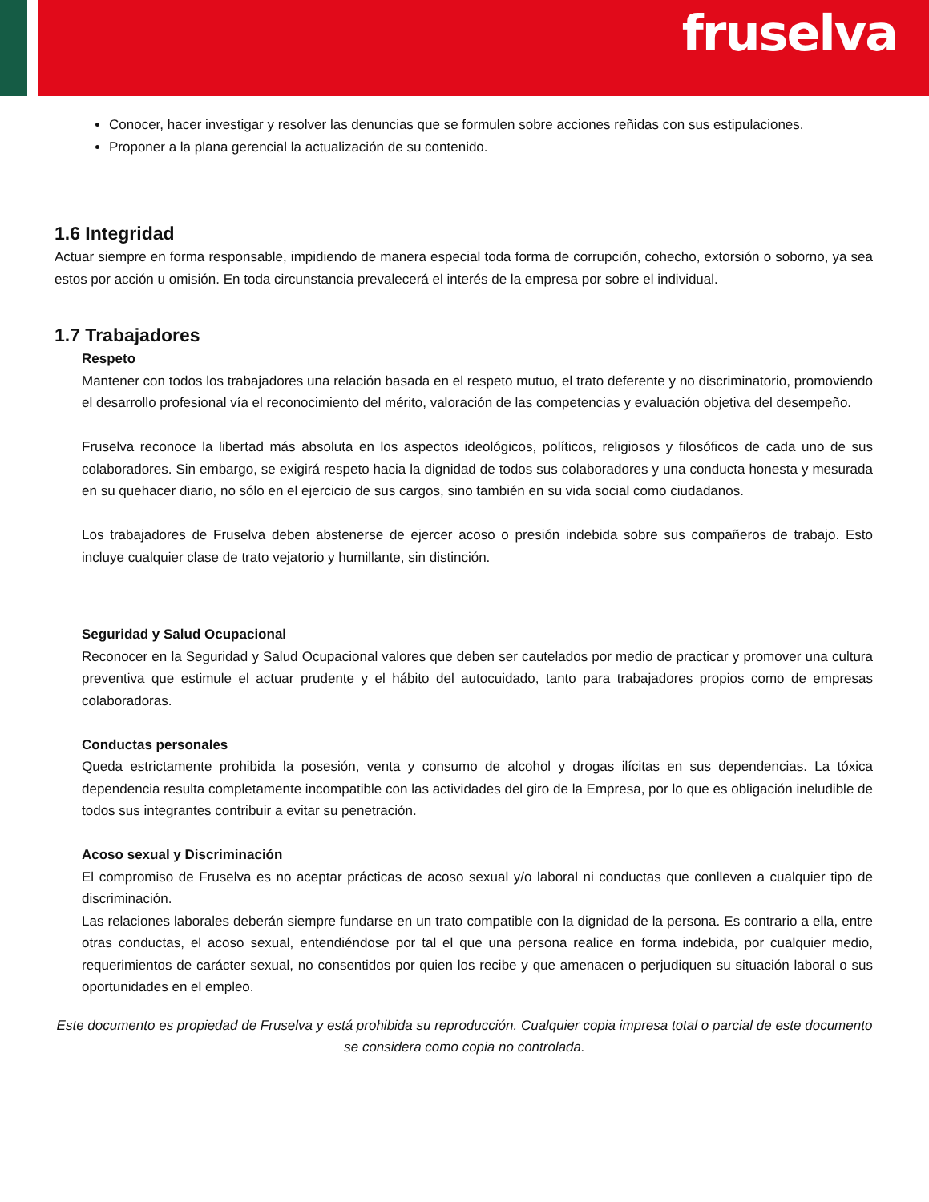fruselva
Conocer, hacer investigar y resolver las denuncias que se formulen sobre acciones reñidas con sus estipulaciones.
Proponer a la plana gerencial la actualización de su contenido.
1.6 Integridad
Actuar siempre en forma responsable, impidiendo de manera especial toda forma de corrupción, cohecho, extorsión o soborno, ya sea estos por acción u omisión. En toda circunstancia prevalecerá el interés de la empresa por sobre el individual.
1.7 Trabajadores
Respeto
Mantener con todos los trabajadores una relación basada en el respeto mutuo, el trato deferente y no discriminatorio, promoviendo el desarrollo profesional vía el reconocimiento del mérito, valoración de las competencias y evaluación objetiva del desempeño.
Fruselva reconoce la libertad más absoluta en los aspectos ideológicos, políticos, religiosos y filosóficos de cada uno de sus colaboradores. Sin embargo, se exigirá respeto hacia la dignidad de todos sus colaboradores y una conducta honesta y mesurada en su quehacer diario, no sólo en el ejercicio de sus cargos, sino también en su vida social como ciudadanos.
Los trabajadores de Fruselva deben abstenerse de ejercer acoso o presión indebida sobre sus compañeros de trabajo. Esto incluye cualquier clase de trato vejatorio y humillante, sin distinción.
Seguridad y Salud Ocupacional
Reconocer en la Seguridad y Salud Ocupacional valores que deben ser cautelados por medio de practicar y promover una cultura preventiva que estimule el actuar prudente y el hábito del autocuidado, tanto para trabajadores propios como de empresas colaboradoras.
Conductas personales
Queda estrictamente prohibida la posesión, venta y consumo de alcohol y drogas ilícitas en sus dependencias. La tóxica dependencia resulta completamente incompatible con las actividades del giro de la Empresa, por lo que es obligación ineludible de todos sus integrantes contribuir a evitar su penetración.
Acoso sexual y Discriminación
El compromiso de Fruselva es no aceptar prácticas de acoso sexual y/o laboral ni conductas que conlleven a cualquier tipo de discriminación.
Las relaciones laborales deberán siempre fundarse en un trato compatible con la dignidad de la persona. Es contrario a ella, entre otras conductas, el acoso sexual, entendiéndose por tal el que una persona realice en forma indebida, por cualquier medio, requerimientos de carácter sexual, no consentidos por quien los recibe y que amenacen o perjudiquen su situación laboral o sus oportunidades en el empleo.
Este documento es propiedad de Fruselva y está prohibida su reproducción. Cualquier copia impresa total o parcial de este documento se considera como copia no controlada.